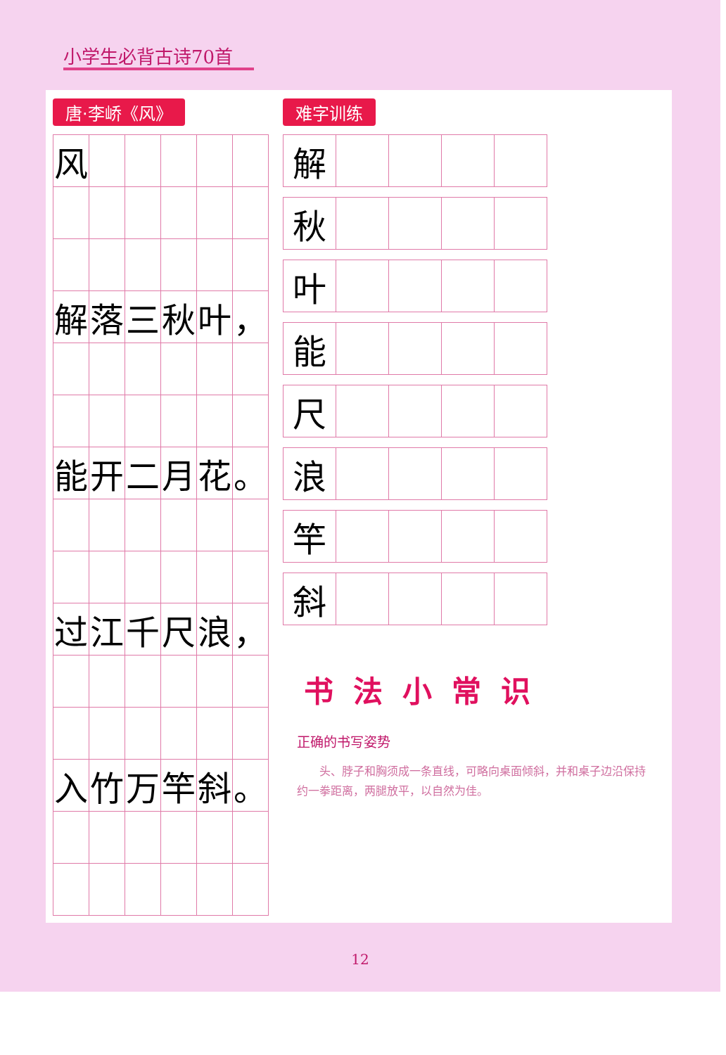小学生必背古诗70首
唐·李峤《风》
| 风 | | | | | |
| 解 | 落 | 三 | 秋 | 叶 | ， |
| 能 | 开 | 二 | 月 | 花 | 。 |
| 过 | 江 | 千 | 尺 | 浪 | ， |
| 入 | 竹 | 万 | 竿 | 斜 | 。 |
难字训练
| 解 | | | | |
| 秋 | | | | |
| 叶 | | | | |
| 能 | | | | |
| 尺 | | | | |
| 浪 | | | | |
| 竿 | | | | |
| 斜 | | | | |
书法小常识
正确的书写姿势
头、脖子和胸须成一条直线，可略向桌面倾斜，并和桌子边沿保持约一拳距离，两腿放平，以自然为佳。
12